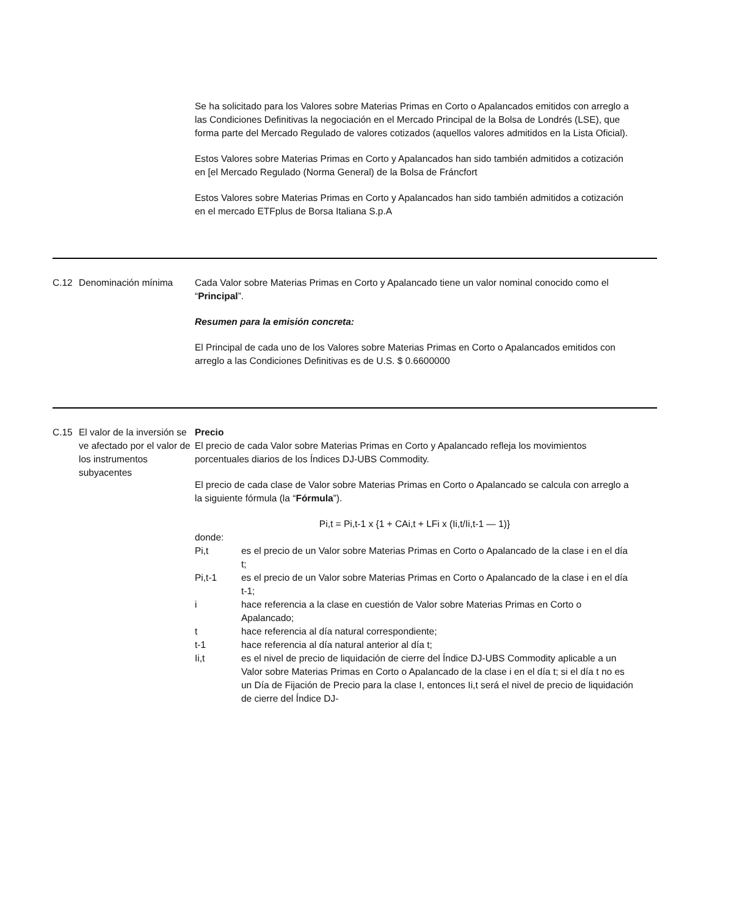Se ha solicitado para los Valores sobre Materias Primas en Corto o Apalancados emitidos con arreglo a las Condiciones Definitivas la negociación en el Mercado Principal de la Bolsa de Londrés (LSE), que forma parte del Mercado Regulado de valores cotizados (aquellos valores admitidos en la Lista Oficial).
Estos Valores sobre Materias Primas en Corto y Apalancados han sido también admitidos a cotización en [el Mercado Regulado (Norma General) de la Bolsa de Fráncfort
Estos Valores sobre Materias Primas en Corto y Apalancados han sido también admitidos a cotización en el mercado ETFplus de Borsa Italiana S.p.A
C.12 Denominación mínima Cada Valor sobre Materias Primas en Corto y Apalancado tiene un valor nominal conocido como el “Principal”.
Resumen para la emisión concreta:
El Principal de cada uno de los Valores sobre Materias Primas en Corto o Apalancados emitidos con arreglo a las Condiciones Definitivas es de U.S. $ 0.6600000
C.15 El valor de la inversión se ve afectado por el valor de los instrumentos subyacentes
Precio
El precio de cada Valor sobre Materias Primas en Corto y Apalancado refleja los movimientos porcentuales diarios de los Índices DJ-UBS Commodity.
El precio de cada clase de Valor sobre Materias Primas en Corto o Apalancado se calcula con arreglo a la siguiente fórmula (la “Fórmula”).
Pi,t = Pi,t-1 x {1 + CAi,t + LFi x (Ii,t/Ii,t-1 — 1)}
donde:
Pi,t es el precio de un Valor sobre Materias Primas en Corto o Apalancado de la clase i en el día t;
Pi,t-1 es el precio de un Valor sobre Materias Primas en Corto o Apalancado de la clase i en el día t-1;
i hace referencia a la clase en cuestión de Valor sobre Materias Primas en Corto o Apalancado;
t hace referencia al día natural correspondiente;
t-1 hace referencia al día natural anterior al día t;
Ii,t es el nivel de precio de liquidación de cierre del Índice DJ-UBS Commodity aplicable a un Valor sobre Materias Primas en Corto o Apalancado de la clase i en el día t; si el día t no es un Día de Fijación de Precio para la clase I, entonces Ii,t será el nivel de precio de liquidación de cierre del Índice DJ-